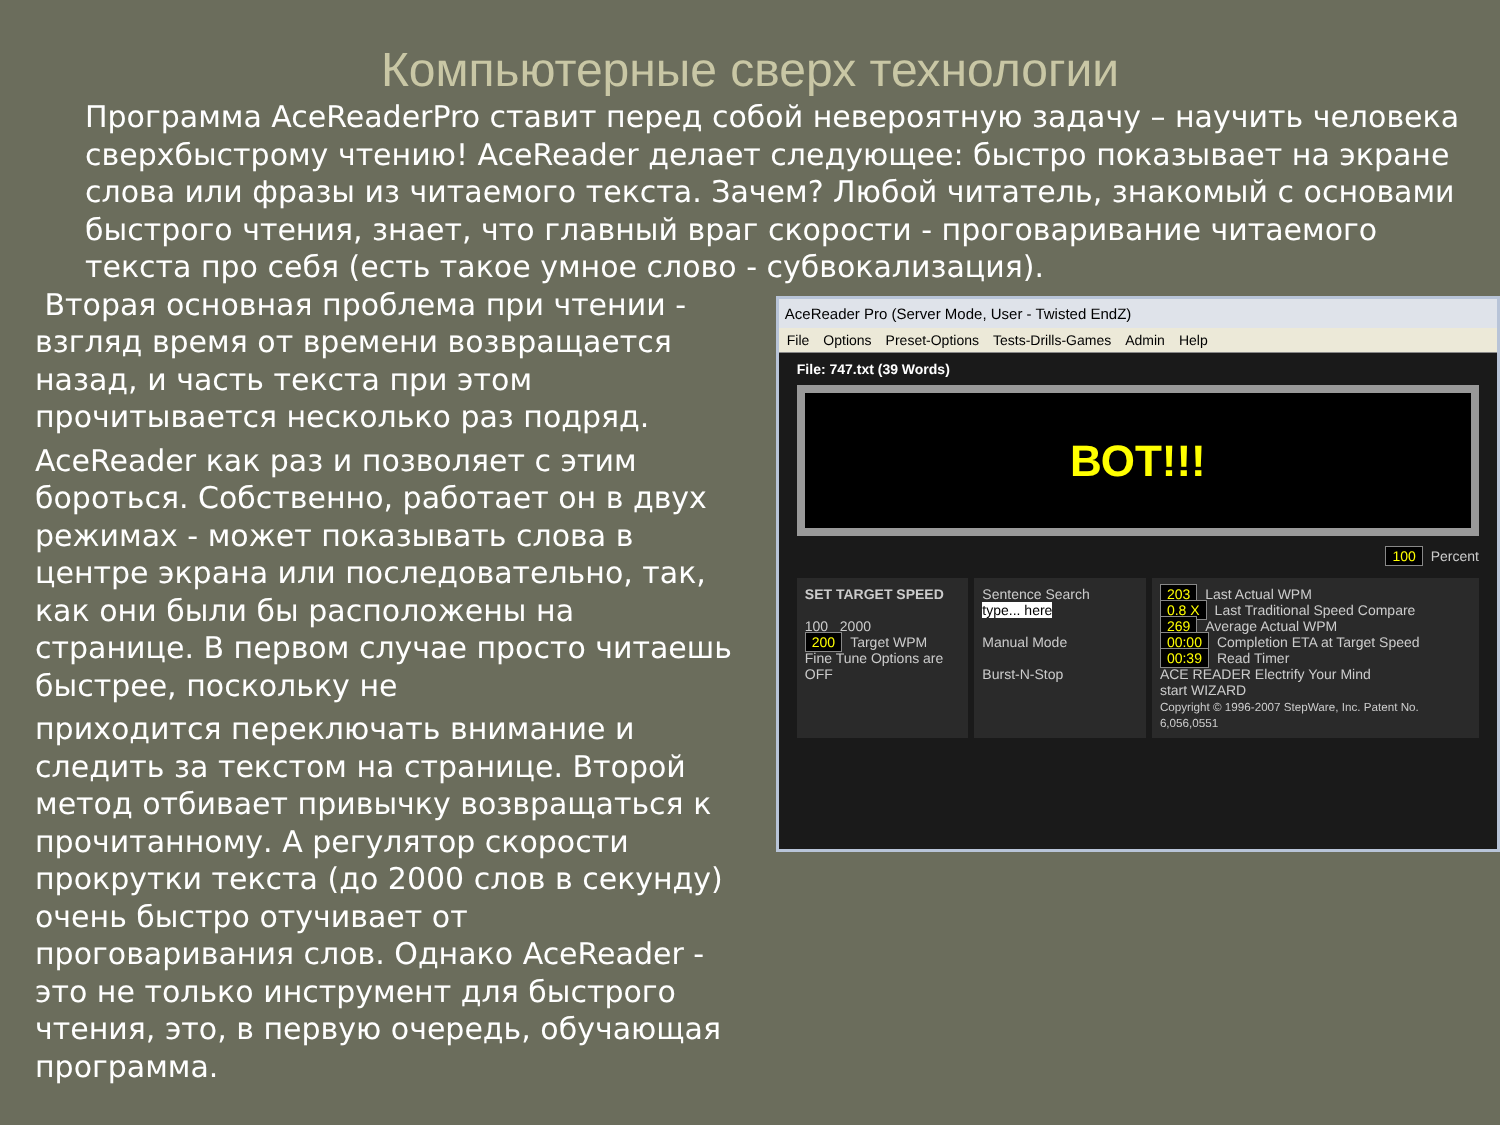Компьютерные сверх технологии
Программа AceReaderPro ставит перед собой невероятную задачу – научить человека сверхбыстрому чтению! AceReader делает следующее: быстро показывает на экране слова или фразы из читаемого текста. Зачем? Любой читатель, знакомый с основами быстрого чтения, знает, что главный враг скорости - проговаривание читаемого текста про себя (есть такое умное слово - субвокализация).
Вторая основная проблема при чтении - взгляд время от времени возвращается назад, и часть текста при этом прочитывается несколько раз подряд.
AceReader как раз и позволяет с этим бороться. Собственно, работает он в двух режимах - может показывать слова в центре экрана или последовательно, так, как они были бы расположены на странице. В первом случае просто читаешь быстрее, поскольку не
приходится переключать внимание и следить за текстом на странице. Второй метод отбивает привычку возвращаться к прочитанному. А регулятор скорости прокрутки текста (до 2000 слов в секунду) очень быстро отучивает от проговаривания слов. Однако AceReader - это не только инструмент для быстрого чтения, это, в первую очередь, обучающая программа.
AceReader Pro (Server Mode, User - Twisted EndZ)
File Options Preset-Options Tests-Drills-Games Admin Help
File: 747.txt (39 Words)
ВОТ!!!
100 Percent
SET TARGET SPEED
100 2000
200 Target WPM
Fine Tune Options are OFF
Sentence Search
type... here
Manual Mode
Burst-N-Stop
203 Last Actual WPM
0.8 X Last Traditional Speed Compare
269 Average Actual WPM
00:00 Completion ETA at Target Speed
00:39 Read Timer
ACE READER Electrify Your Mind
start WIZARD
Copyright © 1996-2007 StepWare, Inc. Patent No. 6,056,0551